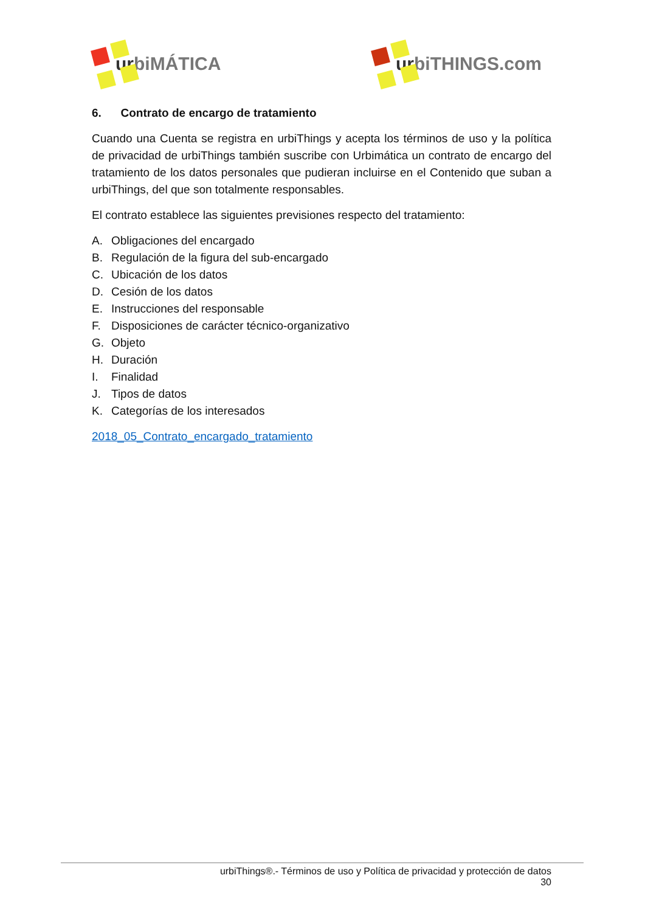urbiMÁTICA urbiTHINGS.com
6. Contrato de encargo de tratamiento
Cuando una Cuenta se registra en urbiThings y acepta los términos de uso y la política de privacidad de urbiThings también suscribe con Urbimática un contrato de encargo del tratamiento de los datos personales que pudieran incluirse en el Contenido que suban a urbiThings, del que son totalmente responsables.
El contrato establece las siguientes previsiones respecto del tratamiento:
A. Obligaciones del encargado
B. Regulación de la figura del sub-encargado
C. Ubicación de los datos
D. Cesión de los datos
E. Instrucciones del responsable
F. Disposiciones de carácter técnico-organizativo
G. Objeto
H. Duración
I. Finalidad
J. Tipos de datos
K. Categorías de los interesados
2018_05_Contrato_encargado_tratamiento
urbiThings®.- Términos de uso y Política de privacidad y protección de datos
30